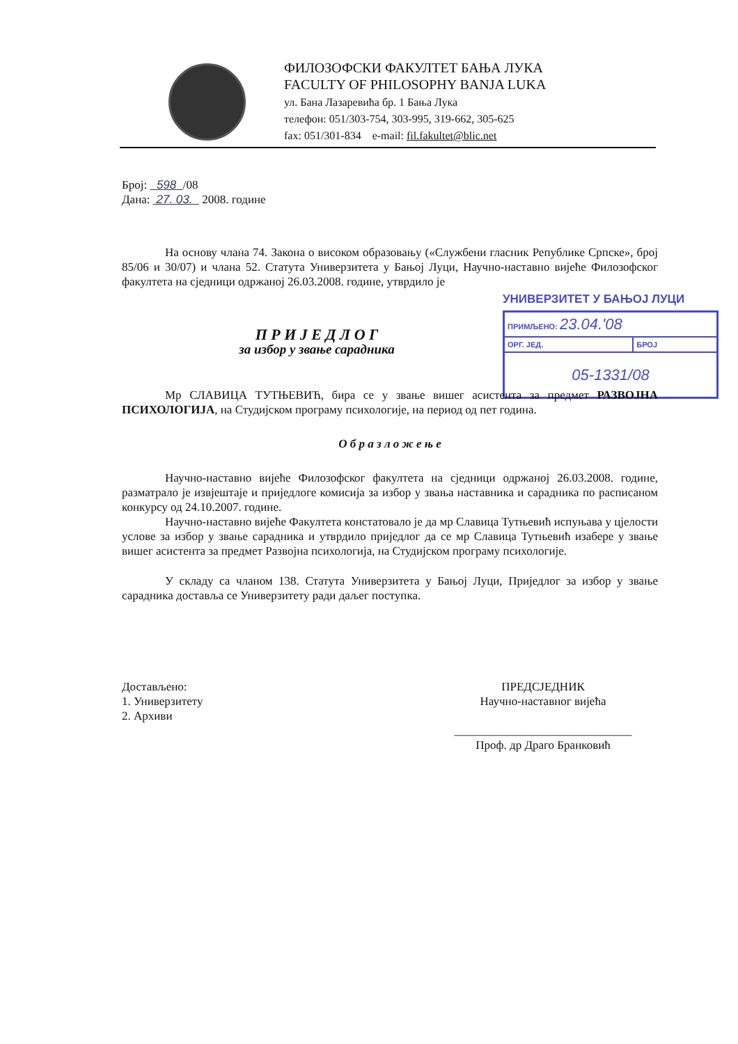ФИЛОЗОФСКИ ФАКУЛТЕТ БАЊА ЛУКА
FACULTY OF PHILOSOPHY BANJA LUKA
ул. Бана Лазаревића бр. 1 Бања Лука
телефон: 051/303-754, 303-995, 319-662, 305-625
fax: 051/301-834 e-mail: fil.fakultet@blic.net
УНИВЕРЗИТЕТ У БАЊОЈ ЛУЦИ
| ПРИМЉЕНО: 23.04.'08 | |
| ОРГ. ЈЕД. | БРОЈ |
| 05-1331/08 | |
Број: 598 /08
Дана: 27. 03. 2008. године
На основу члана 74. Закона о високом образовању («Службени гласник Републике Српске», број 85/06 и 30/07) и члана 52. Статута Универзитета у Бањој Луци, Научно-наставно вијеће Филозофског факултета на сједници одржаној 26.03.2008. године, утврдило је
П Р И Ј Е Д Л О Г
за избор у звање сарадника
Мр СЛАВИЦА ТУТЊЕВИЋ, бира се у звање вишег асистента за предмет РАЗВОЈНА ПСИХОЛОГИЈА, на Студијском програму психологије, на период од пет година.
О б р а з л о ж е њ е
Научно-наставно вијеће Филозофског факултета на сједници одржаној 26.03.2008. године, разматрало је извјештаје и приједлоге комисија за избор у звања наставника и сарадника по расписаном конкурсу од 24.10.2007. године.
Научно-наставно вијеће Факултета констатовало је да мр Славица Тутњевић испуњава у цјелости услове за избор у звање сарадника и утврдило приједлог да се мр Славица Тутњевић изабере у звање вишег асистента за предмет Развојна психологија, на Студијском програму психологије.
У складу са чланом 138. Статута Универзитета у Бањој Луци, Приједлог за избор у звање сарадника доставља се Универзитету ради даљег поступка.
Достављено:
1. Универзитету
2. Архиви
ПРЕДСЈЕДНИК
Научно-наставног вијећа
______________________________
Проф. др Драго Бранковић